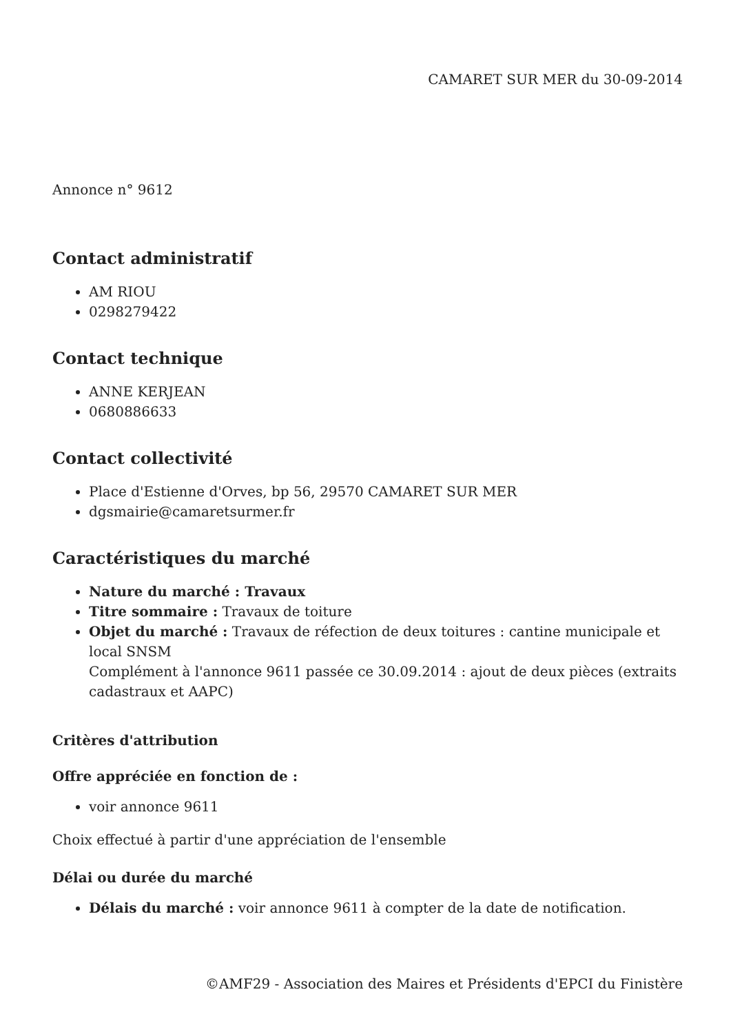CAMARET SUR MER du 30-09-2014
Annonce n° 9612
Contact administratif
AM RIOU
0298279422
Contact technique
ANNE KERJEAN
0680886633
Contact collectivité
Place d'Estienne d'Orves, bp 56, 29570 CAMARET SUR MER
dgsmairie@camaretsurmer.fr
Caractéristiques du marché
Nature du marché : Travaux
Titre sommaire : Travaux de toiture
Objet du marché : Travaux de réfection de deux toitures : cantine municipale et local SNSM
Complément à l'annonce 9611 passée ce 30.09.2014 : ajout de deux pièces (extraits cadastraux et AAPC)
Critères d'attribution
Offre appréciée en fonction de :
voir annonce 9611
Choix effectué à partir d'une appréciation de l'ensemble
Délai ou durée du marché
Délais du marché : voir annonce 9611 à compter de la date de notification.
©AMF29 - Association des Maires et Présidents d'EPCI du Finistère